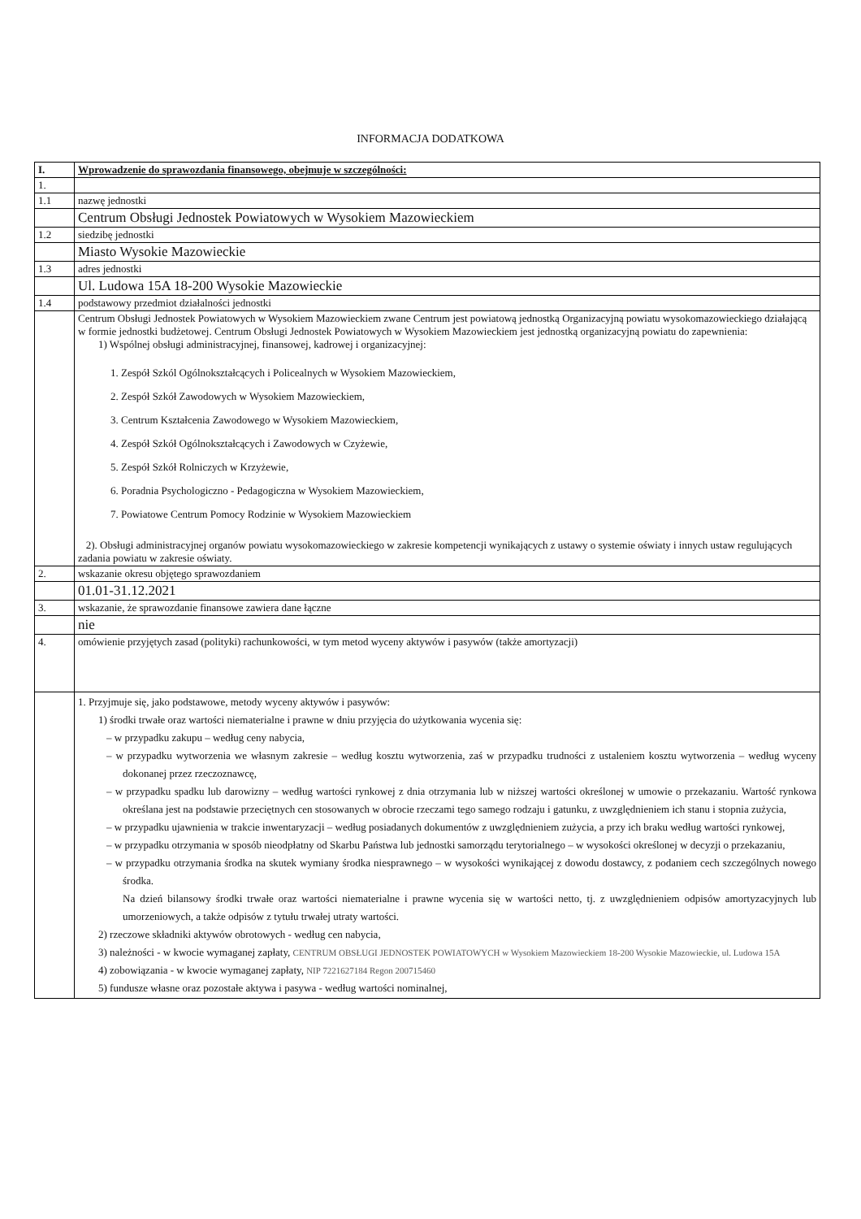INFORMACJA DODATKOWA
| I. | Wprowadzenie do sprawozdania finansowego, obejmuje w szczególności: |
| 1. | |
| 1.1 | nazwę jednostki |
| | Centrum Obsługi Jednostek Powiatowych w Wysokiem Mazowieckiem |
| 1.2 | siedzibę jednostki |
| | Miasto Wysokie Mazowieckie |
| 1.3 | adres jednostki |
| | Ul. Ludowa 15A 18-200 Wysokie Mazowieckie |
| 1.4 | podstawowy przedmiot działalności jednostki |
| | Centrum Obsługi Jednostek Powiatowych w Wysokiem Mazowieckiem zwane Centrum jest powiatową jednostką Organizacyjną powiatu wysokomazowieckiego działającą w formie jednostki budżetowej. Centrum Obsługi Jednostek Powiatowych w Wysokiem Mazowieckiem jest jednostką organizacyjną powiatu do zapewnienia: 1) Wspólnej obsługi administracyjnej, finansowej, kadrowej i organizacyjnej: 1. Zespół Szkól Ogólnokształcących i Policealnych w Wysokiem Mazowieckiem, 2. Zespół Szkół Zawodowych w Wysokiem Mazowieckiem, 3. Centrum Kształcenia Zawodowego w Wysokiem Mazowieckiem, 4. Zespół Szkół Ogólnokształcących i Zawodowych w Czyżewie, 5. Zespół Szkół Rolniczych w Krzyżewie, 6. Poradnia Psychologiczno - Pedagogiczna w Wysokiem Mazowieckiem, 7. Powiatowe Centrum Pomocy Rodzinie w Wysokiem Mazowieckiem 2). Obsługi administracyjnej organów powiatu wysokomazowieckiego w zakresie kompetencji wynikających z ustawy o systemie oświaty i innych ustaw regulujących zadania powiatu w zakresie oświaty. |
| 2. | wskazanie okresu objętego sprawozdaniem |
| | 01.01-31.12.2021 |
| 3. | wskazanie, że sprawozdanie finansowe zawiera dane łączne |
| | nie |
| 4. | omówienie przyjętych zasad (polityki) rachunkowości, w tym metod wyceny aktywów i pasywów (także amortyzacji) |
| | 1. Przyjmuje się, jako podstawowe, metody wyceny aktywów i pasywów: 1) środki trwałe oraz wartości niematerialne i prawne w dniu przyjęcia do użytkowania wycenia się: – w przypadku zakupu – według ceny nabycia, – w przypadku wytworzenia we własnym zakresie – według kosztu wytworzenia, zaś w przypadku trudności z ustaleniem kosztu wytworzenia – według wyceny dokonanej przez rzeczoznawcę, – w przypadku spadku lub darowizny – według wartości rynkowej z dnia otrzymania lub w niższej wartości określonej w umowie o przekazaniu. Wartość rynkowa określana jest na podstawie przeciętnych cen stosowanych w obrocie rzeczami tego samego rodzaju i gatunku, z uwzględnieniem ich stanu i stopnia zużycia, – w przypadku ujawnienia w trakcie inwentaryzacji – według posiadanych dokumentów z uwzględnieniem zużycia, a przy ich braku według wartości rynkowej, – w przypadku otrzymania w sposób nieodpłatny od Skarbu Państwa lub jednostki samorządu terytorialnego – w wysokości określonej w decyzji o przekazaniu, – w przypadku otrzymania środka na skutek wymiany środka niesprawnego – w wysokości wynikającej z dowodu dostawcy, z podaniem cech szczególnych nowego środka. Na dzień bilansowy środki trwałe oraz wartości niematerialne i prawne wycenia się w wartości netto, tj. z uwzględnieniem odpisów amortyzacyjnych lub umorzeniowych, a także odpisów z tytułu trwałej utraty wartości. 2) rzeczowe składniki aktywów obrotowych - według cen nabycia, 3) należności - w kwocie wymaganej zapłaty, CENTRUM OBSŁUGI JEDNOSTEK POWIATOWYCH w Wysokiem Mazowieckiem 18-200 Wysokie Mazowieckie, ul. Ludowa 15A 4) zobowiązania - w kwocie wymaganej zapłaty, NIP 7221627184 Regon 200715460 5) fundusze własne oraz pozostałe aktywa i pasywa - według wartości nominalnej, |